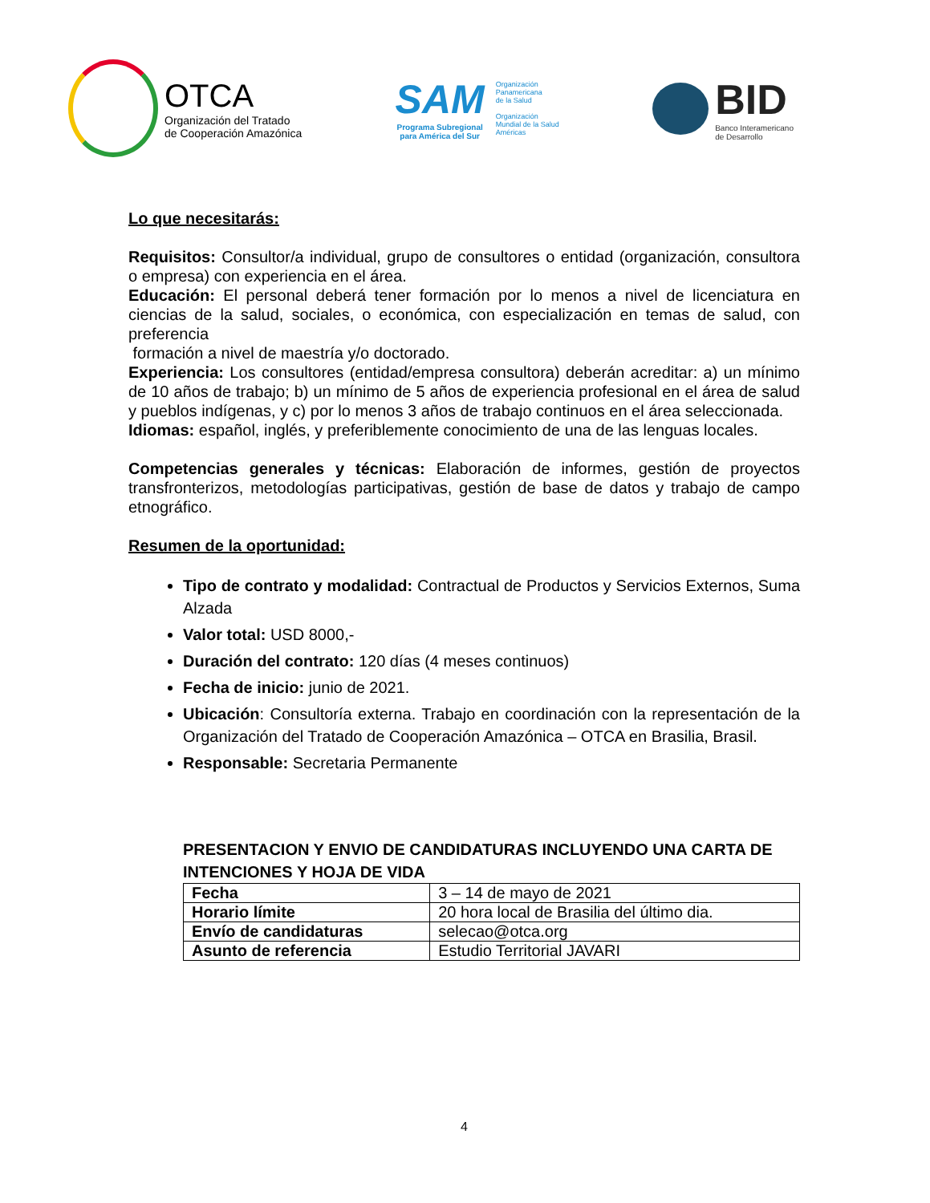OTCA
Organización del Tratado
de Cooperación Amazónica
SAM
Programa Subregional
para América del Sur
Organización
Panamericana
de la Salud
Organización
Mundial de la Salud
Américas
BID
Banco Interamericano
de Desarrollo
Lo que necesitarás:
Requisitos: Consultor/a individual, grupo de consultores o entidad (organización, consultora o empresa) con experiencia en el área.
Educación: El personal deberá tener formación por lo menos a nivel de licenciatura en ciencias de la salud, sociales, o económica, con especialización en temas de salud, con preferencia
formación a nivel de maestría y/o doctorado.
Experiencia: Los consultores (entidad/empresa consultora) deberán acreditar: a) un mínimo de 10 años de trabajo; b) un mínimo de 5 años de experiencia profesional en el área de salud y pueblos indígenas, y c) por lo menos 3 años de trabajo continuos en el área seleccionada.
Idiomas: español, inglés, y preferiblemente conocimiento de una de las lenguas locales.
Competencias generales y técnicas: Elaboración de informes, gestión de proyectos transfronterizos, metodologías participativas, gestión de base de datos y trabajo de campo etnográfico.
Resumen de la oportunidad:
Tipo de contrato y modalidad: Contractual de Productos y Servicios Externos, Suma Alzada
Valor total: USD 8000,-
Duración del contrato: 120 días (4 meses continuos)
Fecha de inicio: junio de 2021.
Ubicación: Consultoría externa. Trabajo en coordinación con la representación de la Organización del Tratado de Cooperación Amazónica – OTCA en Brasilia, Brasil.
Responsable: Secretaria Permanente
PRESENTACION Y ENVIO DE CANDIDATURAS INCLUYENDO UNA CARTA DE INTENCIONES Y HOJA DE VIDA
| Fecha | 3 – 14 de mayo de 2021 |
| Horario límite | 20 hora local de Brasilia del último dia. |
| Envío de candidaturas | selecao@otca.org |
| Asunto de referencia | Estudio Territorial JAVARI |
4